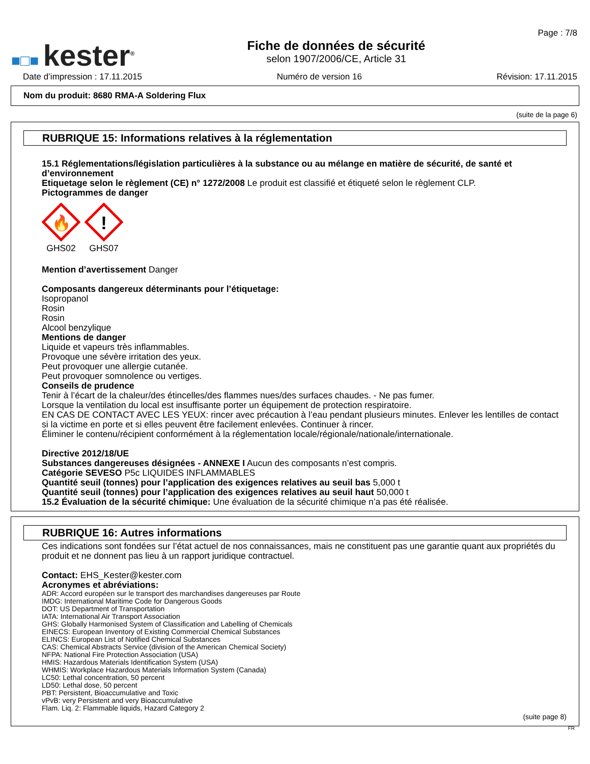■□■ kester<sup>®</sup>
Fiche de données de sécurité
selon 1907/2006/CE, Article 31
Page : 7/8
Date d’impression : 17.11.2015 Numéro de version 16 Révision: 17.11.2015
Nom du produit: 8680 RMA-A Soldering Flux
(suite de la page 6)
RUBRIQUE 15: Informations relatives à la réglementation
15.1 Réglementations/législation particulières à la substance ou au mélange en matière de sécurité, de santé et d’environnement
Etiquetage selon le règlement (CE) n° 1272/2008 Le produit est classifié et étiqueté selon le règlement CLP.
Pictogrammes de danger
🔥
GHS02
!
GHS07
Mention d’avertissement Danger
Composants dangereux déterminants pour l’étiquetage:
Isopropanol
Rosin
Rosin
Alcool benzylique
Mentions de danger
Liquide et vapeurs très inflammables.
Provoque une sévère irritation des yeux.
Peut provoquer une allergie cutanée.
Peut provoquer somnolence ou vertiges.
Conseils de prudence
Tenir à l’écart de la chaleur/des étincelles/des flammes nues/des surfaces chaudes. - Ne pas fumer.
Lorsque la ventilation du local est insuffisante porter un équipement de protection respiratoire.
EN CAS DE CONTACT AVEC LES YEUX: rincer avec précaution à l’eau pendant plusieurs minutes. Enlever les lentilles de contact si la victime en porte et si elles peuvent être facilement enlevées. Continuer à rincer.
Éliminer le contenu/récipient conformément à la réglementation locale/régionale/nationale/internationale.
Directive 2012/18/UE
Substances dangereuses désignées - ANNEXE I Aucun des composants n’est compris.
Catégorie SEVESO P5c LIQUIDES INFLAMMABLES
Quantité seuil (tonnes) pour l’application des exigences relatives au seuil bas 5,000 t
Quantité seuil (tonnes) pour l’application des exigences relatives au seuil haut 50,000 t
15.2 Évaluation de la sécurité chimique: Une évaluation de la sécurité chimique n’a pas été réalisée.
RUBRIQUE 16: Autres informations
Ces indications sont fondées sur l’état actuel de nos connaissances, mais ne constituent pas une garantie quant aux propriétés du produit et ne donnent pas lieu à un rapport juridique contractuel.
Contact: EHS_Kester@kester.com
Acronymes et abréviations:
ADR: Accord européen sur le transport des marchandises dangereuses par Route
IMDG: International Maritime Code for Dangerous Goods
DOT: US Department of Transportation
IATA: International Air Transport Association
GHS: Globally Harmonised System of Classification and Labelling of Chemicals
EINECS: European Inventory of Existing Commercial Chemical Substances
ELINCS: European List of Notified Chemical Substances
CAS: Chemical Abstracts Service (division of the American Chemical Society)
NFPA: National Fire Protection Association (USA)
HMIS: Hazardous Materials Identification System (USA)
WHMIS: Workplace Hazardous Materials Information System (Canada)
LC50: Lethal concentration, 50 percent
LD50: Lethal dose, 50 percent
PBT: Persistent, Bioaccumulative and Toxic
vPvB: very Persistent and very Bioaccumulative
Flam. Liq. 2: Flammable liquids, Hazard Category 2
(suite page 8)
FR